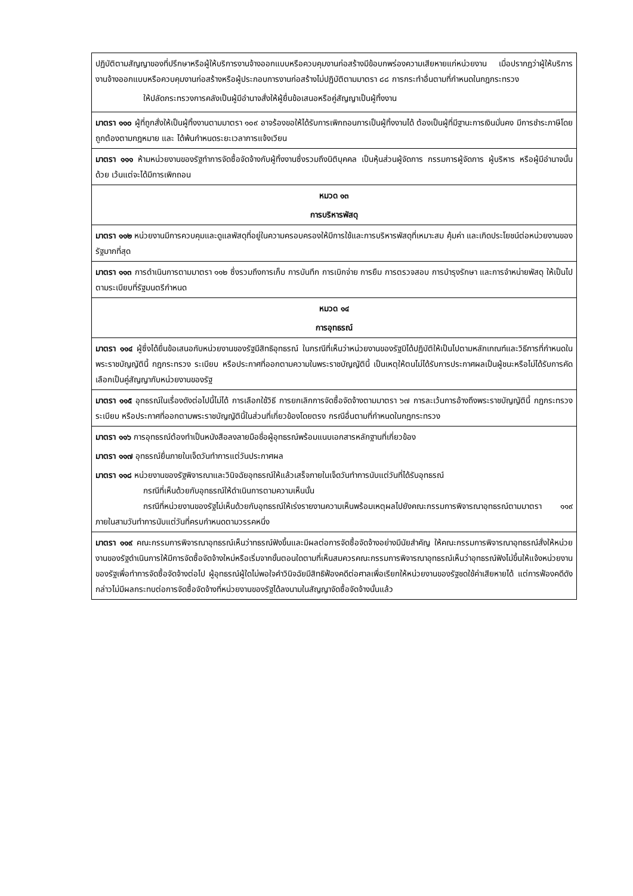| ปฏิบัติตามสัญญาของที่ปรึกษาหรือผู้ให้บริการงานจ้างออกแบบหรือควบคุมงานก่อสร้างมีข้อบกพร่องความเสียหายแก่หน่วยงาน เมื่อปรากฏว่าผู้ให้บริการงานจ้างออกแบบหรือควบคุมงานก่อสร้างหรือผู้ประกอบการงานก่อสร้างไม่ปฏิบัติตามมาตรา ๘๘ การกระทำอื่นตามที่กำหนดในกฎกระทรวง ให้ปลัดกระทรวงการคลังเป็นผู้มีอำนาจสั่งให้ผู้ยื่นข้อเสนอหรือคู่สัญญาเป็นผู้ทิ้งงาน |
| มาตรา ๑๑๐ ผู้ที่ถูกสั่งให้เป็นผู้ทิ้งงานตามมาตรา ๑๐๙ อาจร้องขอให้ได้รับการเพิกถอนการเป็นผู้ทิ้งงานได้ ต้องเป็นผู้ที่มีฐานะการเงินมั่นคง มีการชำระภาษีโดยถูกต้องตามกฎหมาย และ ได้พ้นกำหนดระยะเวลาการแจ้งเวียน |
| มาตรา ๑๑๑ ห้ามหน่วยงานของรัฐทำการจัดซื้อจัดจ้างกับผู้ทิ้งงานซึ่งรวมถึงนิติบุคคล เป็นหุ้นส่วนผู้จัดการ กรรมการผู้จัดการ ผู้บริหาร หรือผู้มีอำนาจนั้นด้วย เว้นแต่จะได้มีการเพิกถอน |
| หมวด ๑๓ การบริหารพัสดุ |
| มาตรา ๑๑๒ หน่วยงานมีการควบคุมและดูแลพัสดุที่อยู่ในความครอบครองให้มีการใช้และการบริหารพัสดุที่เหมาะสม คุ้มค่า และเกิดประโยชน์ต่อหน่วยงานของรัฐมากที่สุด |
| มาตรา ๑๑๓ การดำเนินการตามมาตรา ๑๑๒ ซึ่งรวมถึงการเก็บ การบันทึก การเบิกจ่าย การยืม การตรวจสอบ การบำรุงรักษา และการจำหน่ายพัสดุ ให้เป็นไปตามระเบียบที่รัฐมนตรีกำหนด |
| หมวด ๑๔ การอุทธรณ์ |
| มาตรา ๑๑๔ ผู้ซึ่งได้ยื่นข้อเสนอกับหน่วยงานของรัฐมีสิทธิอุทธรณ์ ในกรณีที่เห็นว่าหน่วยงานของรัฐมิได้ปฏิบัติให้เป็นไปตามหลักเกณฑ์และวิธีการที่กำหนดในพระราชบัญญัตินี้ กฎกระทรวง ระเบียบ หรือประกาศที่ออกตามความในพระราชบัญญัตินี้ เป็นเหตุให้ตนไม่ได้รับการประกาศผลเป็นผู้ชนะหรือไม่ได้รับการคัดเลือกเป็นคู่สัญญากับหน่วยงานของรัฐ |
| มาตรา ๑๑๕ อุทธรณ์ในเรื่องดังต่อไปนี้ไม่ได้ การเลือกใช้วิธี การยกเลิกการจัดซื้อจัดจ้างตามมาตรา ๖๗ การละเว้นการอ้างถึงพระราชบัญญัตินี้ กฎกระทรวง ระเบียบ หรือประกาศที่ออกตามพระราชบัญญัตินี้ในส่วนที่เกี่ยวข้องโดยตรง กรณีอื่นตามที่กำหนดในกฎกระทรวง |
| มาตรา ๑๑๖ การอุทธรณ์ต้องทำเป็นหนังสือลงลายมือชื่อผู้อุทธรณ์พร้อมแนบเอกสารหลักฐานที่เกี่ยวข้อง มาตรา ๑๑๗ อุทธรณ์ยื่นภายในเจ็ดวันทำการแต่วันประกาศผล มาตรา ๑๑๘ หน่วยงานของรัฐพิจารณาและวินิจฉัยอุทธรณ์ให้แล้วเสร็จภายในเจ็ดวันทำการนับแต่วันที่ได้รับอุทธรณ์ กรณีที่เห็นด้วยกับอุทธรณ์ให้ดำเนินการตามความเห็นนั้น กรณีที่หน่วยงานของรัฐไม่เห็นด้วยกับอุทธรณ์ให้เร่งรายงานความเห็นพร้อมเหตุผลไปยังคณะกรรมการพิจารณาอุทธรณ์ตามมาตรา ๑๑๙ ภายในสามวันทำการนับแต่วันที่ครบกำหนดตามวรรคหนึ่ง |
| มาตรา ๑๑๙ คณะกรรมการพิจารณาอุทธรณ์เห็นว่าทธรณ์ฟังขึ้นและมีผลต่อการจัดซื้อจัดจ้างอย่างมีนัยสำคัญ ให้คณะกรรมการพิจารณาอุทธรณ์สั่งให้หน่วยงานของรัฐดำเนินการให้มีการจัดซื้อจัดจ้างใหม่หรือเริ่มจากขั้นตอนใดตามที่เห็นสมควรคณะกรรมการพิจารณาอุทธรณ์เห็นว่าอุทธรณ์ฟังไม่ขึ้นให้แจ้งหน่วยงานของรัฐเพื่อทำการจัดซื้อจัดจ้างต่อไป ผู้อุทธรณ์ผู้ใดไม่พอใจคำวินิจฉัยมีสิทธิฟ้องคดีต่อศาลเพื่อเรียกให้หน่วยงานของรัฐชดใช้ค่าเสียหายได้ แต่การฟ้องคดีดังกล่าวไม่มีผลกระทบต่อการจัดซื้อจัดจ้างที่หน่วยงานของรัฐได้ลงนามในสัญญาจัดซื้อจัดจ้างนั้นแล้ว |